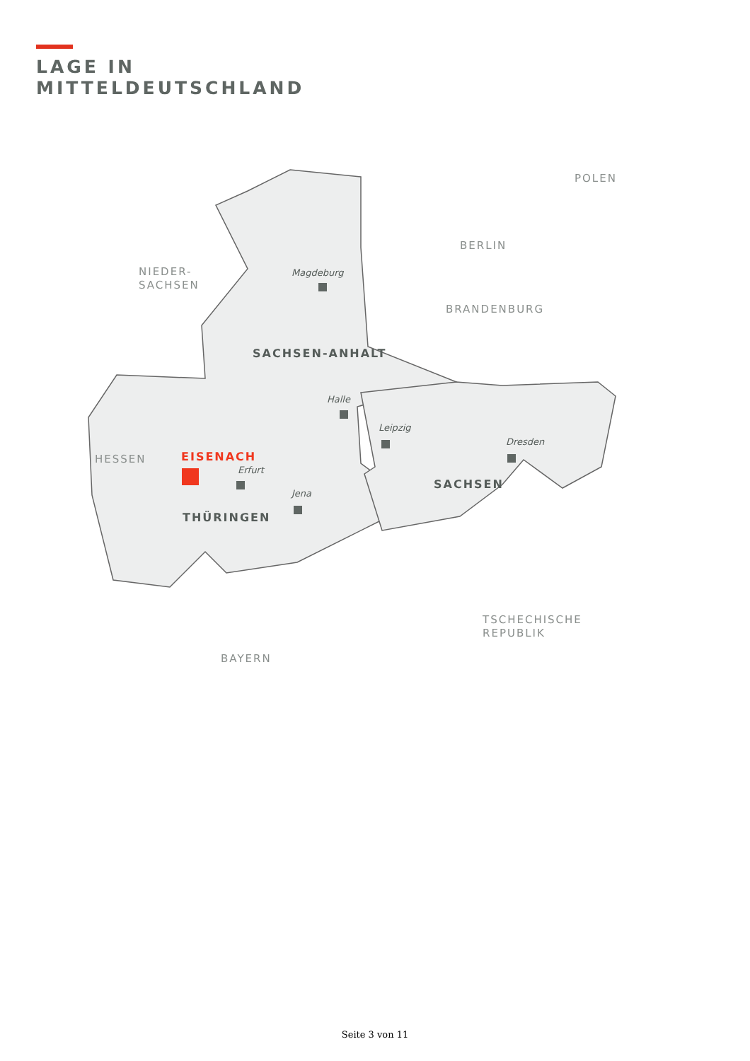LAGE IN
MITTELDEUTSCHLAND
POLEN
BERLIN
NIEDER-
SACHSEN
BRANDENBURG
Magdeburg
SACHSEN-ANHALT
Halle
Leipzig
Dresden
HESSEN EISENACH
Erfurt
SACHSEN
Jena
THÜRINGEN
TSCHECHISCHE
REPUBLIK
BAYERN
Seite 3 von 11